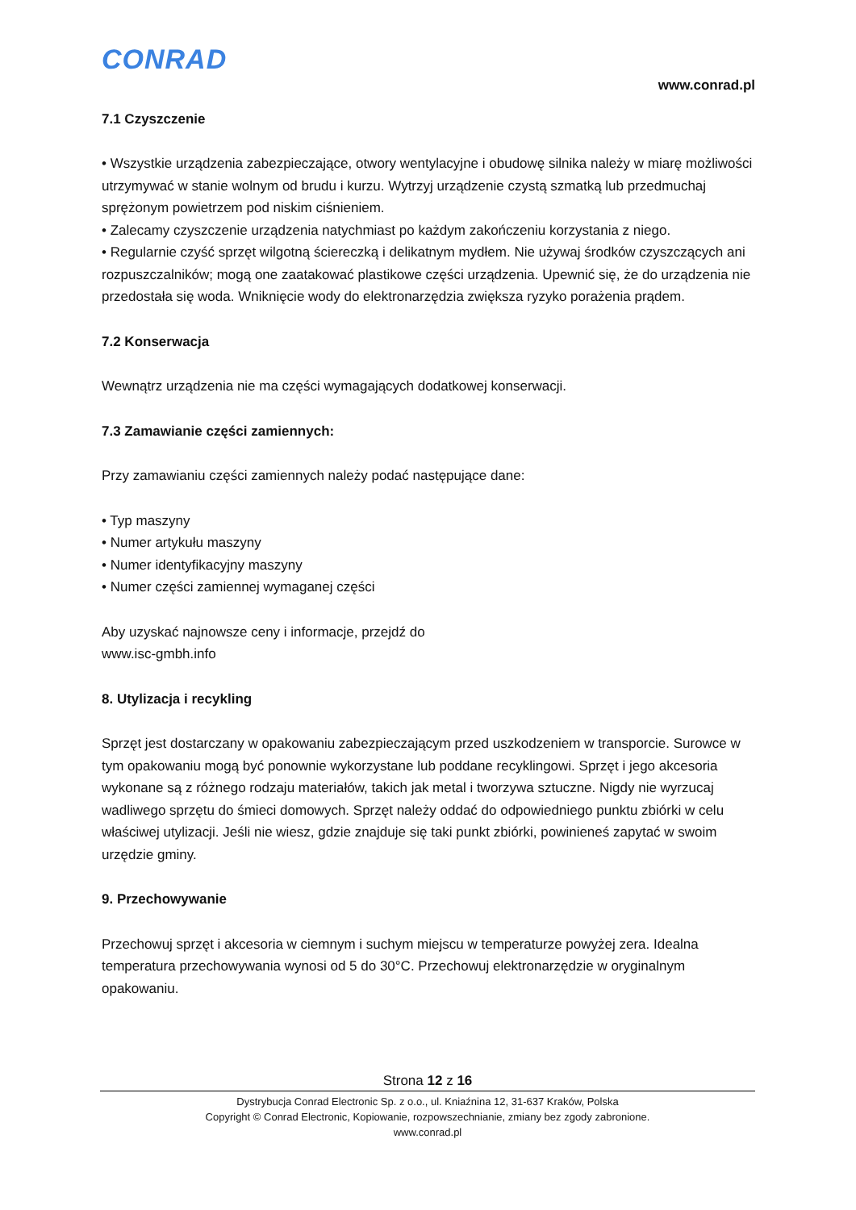CONRAD
www.conrad.pl
7.1 Czyszczenie
• Wszystkie urządzenia zabezpieczające, otwory wentylacyjne i obudowę silnika należy w miarę możliwości utrzymywać w stanie wolnym od brudu i kurzu. Wytrzyj urządzenie czystą szmatką lub przedmuchaj sprężonym powietrzem pod niskim ciśnieniem.
• Zalecamy czyszczenie urządzenia natychmiast po każdym zakończeniu korzystania z niego.
• Regularnie czyść sprzęt wilgotną ściereczką i delikatnym mydłem. Nie używaj środków czyszczących ani rozpuszczalników; mogą one zaatakować plastikowe części urządzenia. Upewnić się, że do urządzenia nie przedostała się woda. Wniknięcie wody do elektronarzędzia zwiększa ryzyko porażenia prądem.
7.2 Konserwacja
Wewnątrz urządzenia nie ma części wymagających dodatkowej konserwacji.
7.3 Zamawianie części zamiennych:
Przy zamawianiu części zamiennych należy podać następujące dane:
• Typ maszyny
• Numer artykułu maszyny
• Numer identyfikacyjny maszyny
• Numer części zamiennej wymaganej części
Aby uzyskać najnowsze ceny i informacje, przejdź do
www.isc-gmbh.info
8. Utylizacja i recykling
Sprzęt jest dostarczany w opakowaniu zabezpieczającym przed uszkodzeniem w transporcie. Surowce w tym opakowaniu mogą być ponownie wykorzystane lub poddane recyklingowi. Sprzęt i jego akcesoria wykonane są z różnego rodzaju materiałów, takich jak metal i tworzywa sztuczne. Nigdy nie wyrzucaj wadliwego sprzętu do śmieci domowych. Sprzęt należy oddać do odpowiedniego punktu zbiórki w celu właściwej utylizacji. Jeśli nie wiesz, gdzie znajduje się taki punkt zbiórki, powinieneś zapytać w swoim urzędzie gminy.
9. Przechowywanie
Przechowuj sprzęt i akcesoria w ciemnym i suchym miejscu w temperaturze powyżej zera. Idealna temperatura przechowywania wynosi od 5 do 30°C. Przechowuj elektronarzędzie w oryginalnym opakowaniu.
Strona 12 z 16
Dystrybucja Conrad Electronic Sp. z o.o., ul. Kniaźnina 12, 31-637 Kraków, Polska
Copyright © Conrad Electronic, Kopiowanie, rozpowszechnianie, zmiany bez zgody zabronione.
www.conrad.pl